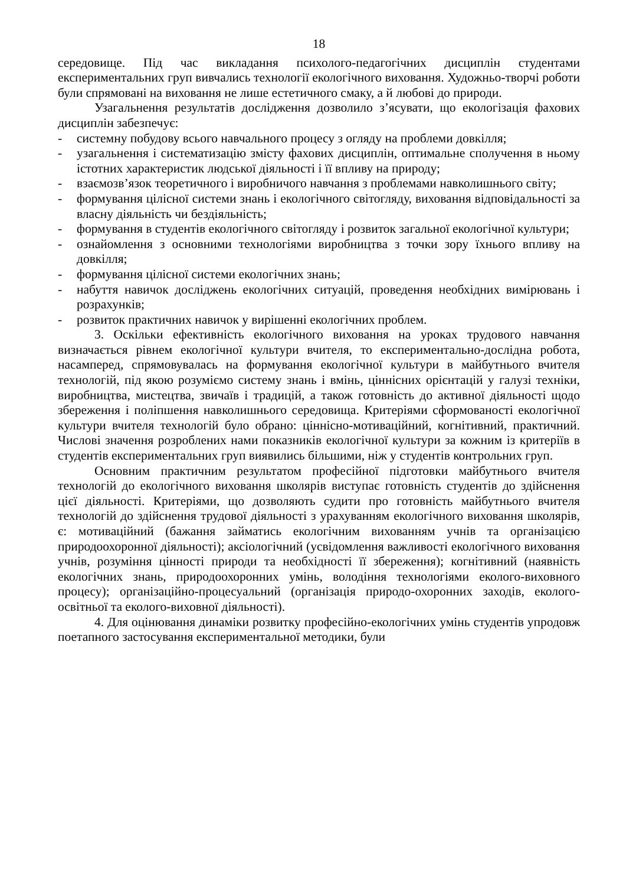18
середовище. Під час викладання психолого-педагогічних дисциплін студентами експериментальних груп вивчались технології екологічного виховання. Художньо-творчі роботи були спрямовані на виховання не лише естетичного смаку, а й любові до природи.
Узагальнення результатів дослідження дозволило з’ясувати, що екологізація фахових дисциплін забезпечує:
- системну побудову всього навчального процесу з огляду на проблеми довкілля;
- узагальнення і систематизацію змісту фахових дисциплін, оптимальне сполучення в ньому істотних характеристик людської діяльності і її впливу на природу;
- взаємозв’язок теоретичного і виробничого навчання з проблемами навколишнього світу;
- формування цілісної системи знань і екологічного світогляду, виховання відповідальності за власну діяльність чи бездіяльність;
- формування в студентів екологічного світогляду і розвиток загальної екологічної культури;
- ознайомлення з основними технологіями виробництва з точки зору їхнього впливу на довкілля;
- формування цілісної системи екологічних знань;
- набуття навичок досліджень екологічних ситуацій, проведення необхідних вимірювань і розрахунків;
- розвиток практичних навичок у вирішенні екологічних проблем.
3. Оскільки ефективність екологічного виховання на уроках трудового навчання визначається рівнем екологічної культури вчителя, то експериментально-дослідна робота, насамперед, спрямовувалась на формування екологічної культури в майбутнього вчителя технологій, під якою розуміємо систему знань і вмінь, ціннісних орієнтацій у галузі техніки, виробництва, мистецтва, звичаїв і традицій, а також готовність до активної діяльності щодо збереження і поліпшення навколишнього середовища. Критеріями сформованості екологічної культури вчителя технологій було обрано: ціннісно-мотиваційний, когнітивний, практичний. Числові значення розроблених нами показників екологічної культури за кожним із критеріїв в студентів експериментальних груп виявились більшими, ніж у студентів контрольних груп.
Основним практичним результатом професійної підготовки майбутнього вчителя технологій до екологічного виховання школярів виступає готовність студентів до здійснення цієї діяльності. Критеріями, що дозволяють судити про готовність майбутнього вчителя технологій до здійснення трудової діяльності з урахуванням екологічного виховання школярів, є: мотиваційний (бажання займатись екологічним вихованням учнів та організацією природоохоронної діяльності); аксіологічний (усвідомлення важливості екологічного виховання учнів, розуміння цінності природи та необхідності її збереження); когнітивний (наявність екологічних знань, природоохоронних умінь, володіння технологіями еколого-виховного процесу); організаційно-процесуальний (організація природо-охоронних заходів, еколого-освітньої та еколого-виховної діяльності).
4. Для оцінювання динаміки розвитку професійно-екологічних умінь студентів упродовж поетапного застосування експериментальної методики, були